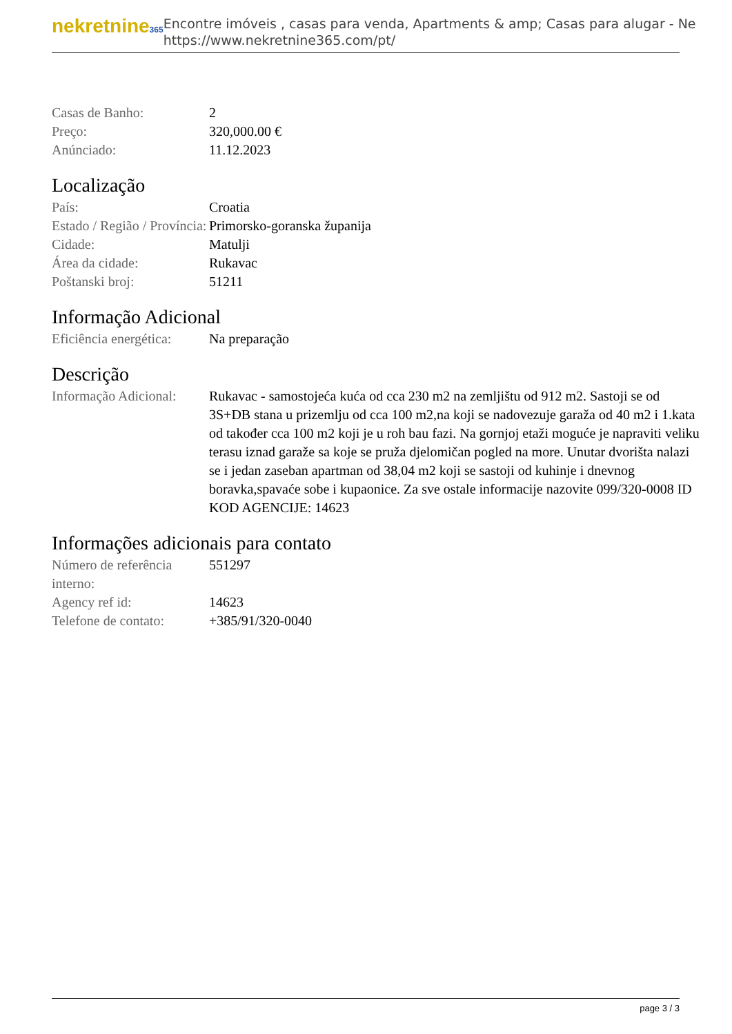nekretnine365
Encontre imóveis , casas para venda, Apartments & amp; Casas para alugar - Ne
https://www.nekretnine365.com/pt/
| Casas de Banho: | 2 |
| Preço: | 320,000.00 € |
| Anúnciado: | 11.12.2023 |
Localização
| País: | Croatia |
| Estado / Região / Província: | Primorsko-goranska županija |
| Cidade: | Matulji |
| Área da cidade: | Rukavac |
| Poštanski broj: | 51211 |
Informação Adicional
| Eficiência energética: | Na preparação |
Descrição
| Informação Adicional: | Rukavac - samostojeća kuća od cca 230 m2 na zemljištu od 912 m2. Sastoji se od 3S+DB stana u prizemlju od cca 100 m2,na koji se nadovezuje garaža od 40 m2 i 1.kata od također cca 100 m2 koji je u roh bau fazi. Na gornjoj etaži moguće je napraviti veliku terasu iznad garaže sa koje se pruža djelomičan pogled na more. Unutar dvorišta nalazi se i jedan zaseban apartman od 38,04 m2 koji se sastoji od kuhinje i dnevnog boravka,spavaće sobe i kupaonice. Za sve ostale informacije nazovite 099/320-0008 ID KOD AGENCIJE: 14623 |
Informações adicionais para contato
| Número de referência interno: | 551297 |
| Agency ref id: | 14623 |
| Telefone de contato: | +385/91/320-0040 |
page 3 / 3